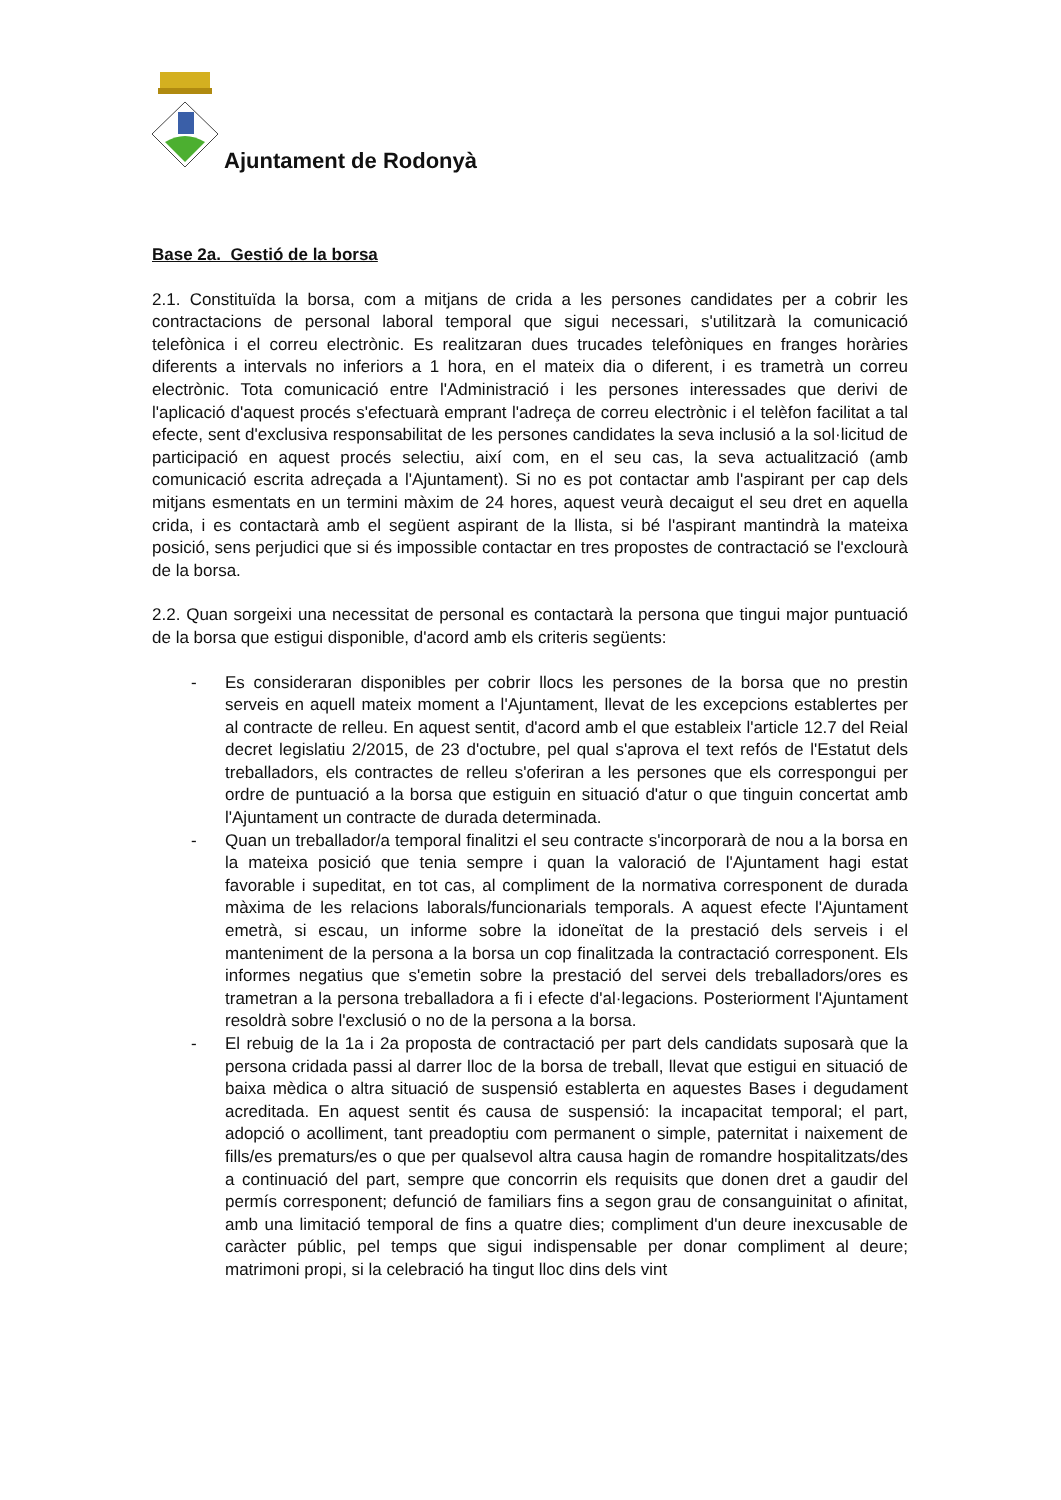Ajuntament de Rodonyà
Base 2a. Gestió de la borsa
2.1. Constituïda la borsa, com a mitjans de crida a les persones candidates per a cobrir les contractacions de personal laboral temporal que sigui necessari, s'utilitzarà la comunicació telefònica i el correu electrònic. Es realitzaran dues trucades telefòniques en franges horàries diferents a intervals no inferiors a 1 hora, en el mateix dia o diferent, i es trametrà un correu electrònic. Tota comunicació entre l'Administració i les persones interessades que derivi de l'aplicació d'aquest procés s'efectuarà emprant l'adreça de correu electrònic i el telèfon facilitat a tal efecte, sent d'exclusiva responsabilitat de les persones candidates la seva inclusió a la sol·licitud de participació en aquest procés selectiu, així com, en el seu cas, la seva actualització (amb comunicació escrita adreçada a l'Ajuntament). Si no es pot contactar amb l'aspirant per cap dels mitjans esmentats en un termini màxim de 24 hores, aquest veurà decaigut el seu dret en aquella crida, i es contactarà amb el següent aspirant de la llista, si bé l'aspirant mantindrà la mateixa posició, sens perjudici que si és impossible contactar en tres propostes de contractació se l'exclourà de la borsa.
2.2. Quan sorgeixi una necessitat de personal es contactarà la persona que tingui major puntuació de la borsa que estigui disponible, d'acord amb els criteris següents:
- Es consideraran disponibles per cobrir llocs les persones de la borsa que no prestin serveis en aquell mateix moment a l'Ajuntament, llevat de les excepcions establertes per al contracte de relleu. En aquest sentit, d'acord amb el que estableix l'article 12.7 del Reial decret legislatiu 2/2015, de 23 d'octubre, pel qual s'aprova el text refós de l'Estatut dels treballadors, els contractes de relleu s'oferiran a les persones que els correspongui per ordre de puntuació a la borsa que estiguin en situació d'atur o que tinguin concertat amb l'Ajuntament un contracte de durada determinada.
- Quan un treballador/a temporal finalitzi el seu contracte s'incorporarà de nou a la borsa en la mateixa posició que tenia sempre i quan la valoració de l'Ajuntament hagi estat favorable i supeditat, en tot cas, al compliment de la normativa corresponent de durada màxima de les relacions laborals/funcionarials temporals. A aquest efecte l'Ajuntament emetrà, si escau, un informe sobre la idoneïtat de la prestació dels serveis i el manteniment de la persona a la borsa un cop finalitzada la contractació corresponent. Els informes negatius que s'emetin sobre la prestació del servei dels treballadors/ores es trametran a la persona treballadora a fi i efecte d'al·legacions. Posteriorment l'Ajuntament resoldrà sobre l'exclusió o no de la persona a la borsa.
- El rebuig de la 1a i 2a proposta de contractació per part dels candidats suposarà que la persona cridada passi al darrer lloc de la borsa de treball, llevat que estigui en situació de baixa mèdica o altra situació de suspensió establerta en aquestes Bases i degudament acreditada. En aquest sentit és causa de suspensió: la incapacitat temporal; el part, adopció o acolliment, tant preadoptiu com permanent o simple, paternitat i naixement de fills/es prematurs/es o que per qualsevol altra causa hagin de romandre hospitalitzats/des a continuació del part, sempre que concorrin els requisits que donen dret a gaudir del permís corresponent; defunció de familiars fins a segon grau de consanguinitat o afinitat, amb una limitació temporal de fins a quatre dies; compliment d'un deure inexcusable de caràcter públic, pel temps que sigui indispensable per donar compliment al deure; matrimoni propi, si la celebració ha tingut lloc dins dels vint